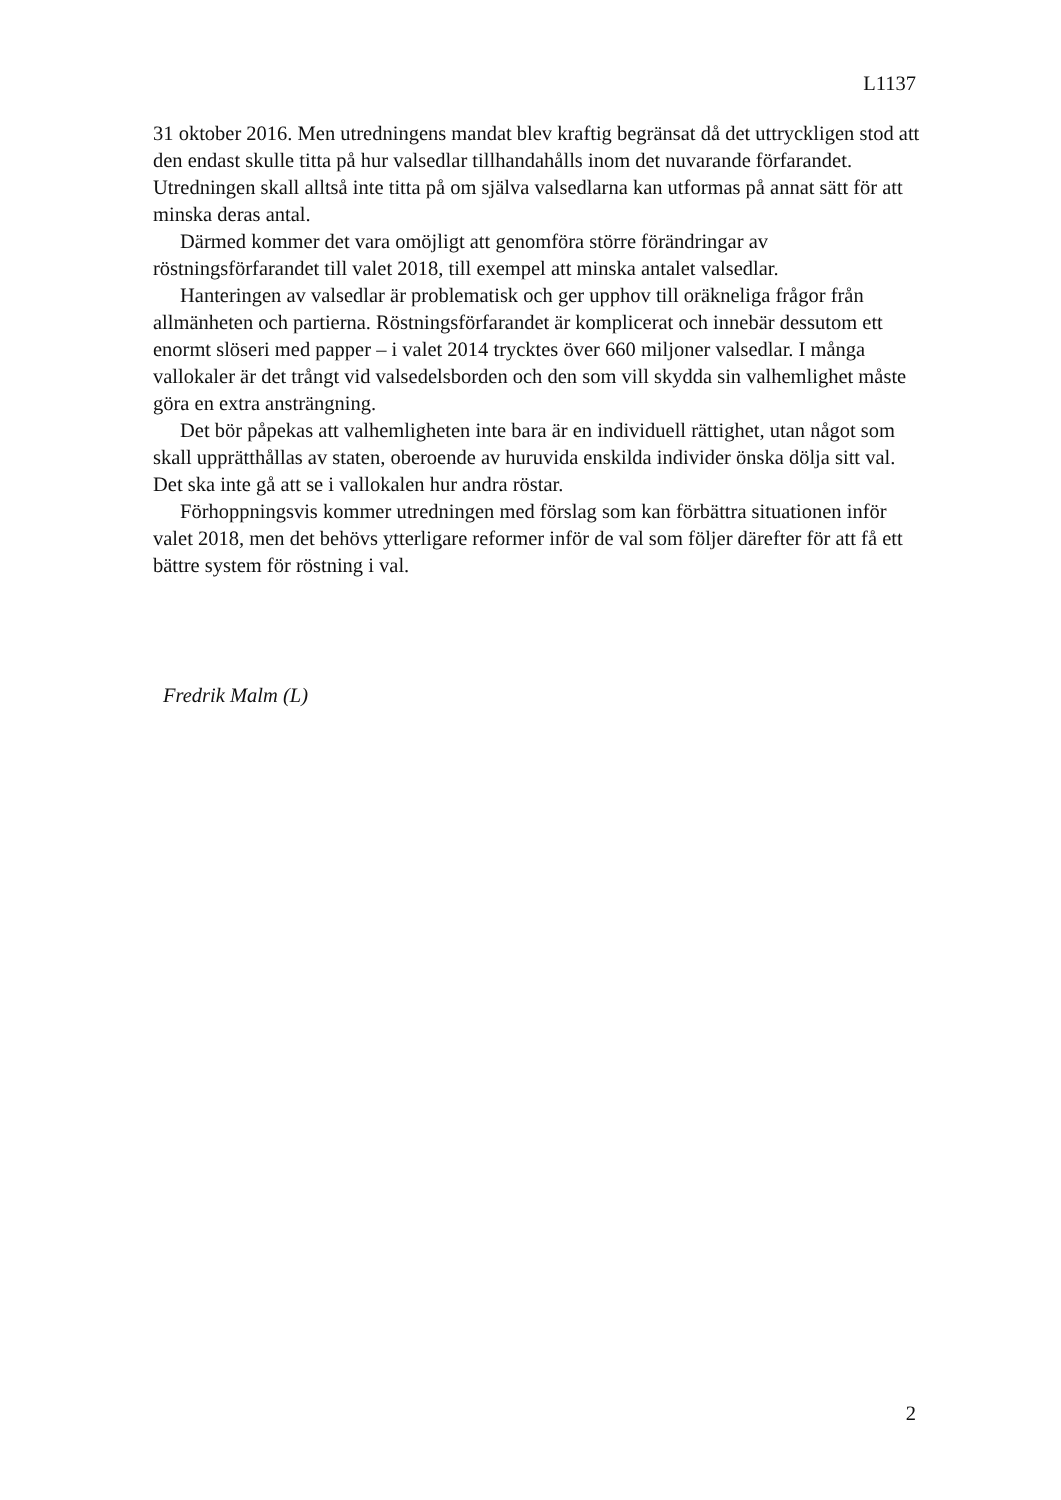L1137
31 oktober 2016. Men utredningens mandat blev kraftig begränsat då det uttryckligen stod att den endast skulle titta på hur valsedlar tillhandahålls inom det nuvarande förfarandet. Utredningen skall alltså inte titta på om själva valsedlarna kan utformas på annat sätt för att minska deras antal.
Därmed kommer det vara omöjligt att genomföra större förändringar av röstningsförfarandet till valet 2018, till exempel att minska antalet valsedlar.
Hanteringen av valsedlar är problematisk och ger upphov till oräkneliga frågor från allmänheten och partierna. Röstningsförfarandet är komplicerat och innebär dessutom ett enormt slöseri med papper – i valet 2014 trycktes över 660 miljoner valsedlar. I många vallokaler är det trångt vid valsedelsborden och den som vill skydda sin valhemlighet måste göra en extra ansträngning.
Det bör påpekas att valhemligheten inte bara är en individuell rättighet, utan något som skall upprätthållas av staten, oberoende av huruvida enskilda individer önska dölja sitt val. Det ska inte gå att se i vallokalen hur andra röstar.
Förhoppningsvis kommer utredningen med förslag som kan förbättra situationen inför valet 2018, men det behövs ytterligare reformer inför de val som följer därefter för att få ett bättre system för röstning i val.
Fredrik Malm (L)
2